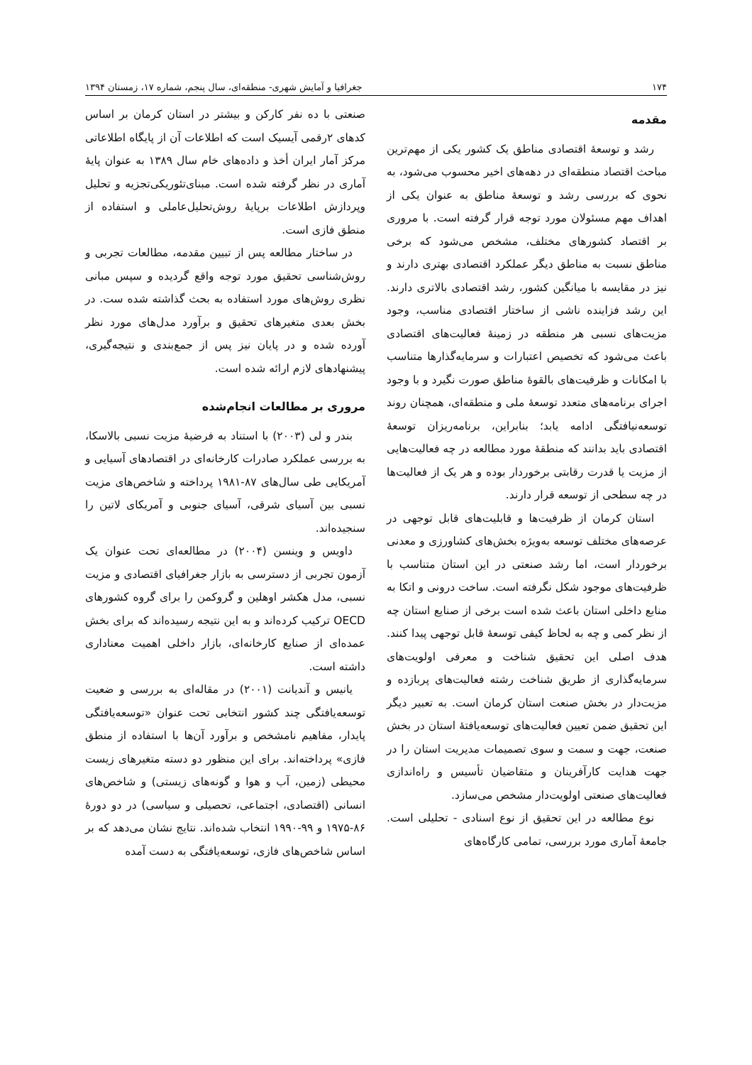۱۷۴ جغرافیا و آمایش شهری- منطقه‌ای، سال پنجم، شماره ۱۷، زمستان ۱۳۹۴
مقدمه
رشد و توسعۀ اقتصادی مناطق یک کشور یکی از مهم‌ترین مباحث اقتصاد منطقه‌ای در دهه‌های اخیر محسوب می‌شود، به نحوی که بررسی رشد و توسعۀ مناطق به عنوان یکی از اهداف مهم مسئولان مورد توجه قرار گرفته است. با مروری بر اقتصاد کشورهای مختلف، مشخص می‌شود که برخی مناطق نسبت به مناطق دیگر عملکرد اقتصادی بهتری دارند و نیز در مقایسه با میانگین کشور، رشد اقتصادی بالاتری دارند. این رشد فزاینده ناشی از ساختار اقتصادی مناسب، وجود مزیت‌های نسبی هر منطقه در زمینۀ فعالیت‌های اقتصادی باعث می‌شود که تخصیص اعتبارات و سرمایه‌گذارها متناسب با امکانات و ظرفیت‌های بالقوۀ مناطق صورت نگیرد و با وجود اجرای برنامه‌های متعدد توسعۀ ملی و منطقه‌ای، همچنان روند توسعه‌نیافتگی ادامه یابد؛ بنابراین، برنامه‌ریزان توسعۀ اقتصادی باید بدانند که منطقۀ مورد مطالعه در چه فعالیت‌هایی از مزیت یا قدرت رقابتی برخوردار بوده و هر یک از فعالیت‌ها در چه سطحی از توسعه قرار دارند.
استان کرمان از ظرفیت‌ها و قابلیت‌های قابل توجهی در عرصه‌های مختلف توسعه به‌ویژه بخش‌های کشاورزی و معدنی برخوردار است، اما رشد صنعتی در این استان متناسب با ظرفیت‌های موجود شکل نگرفته است. ساخت درونی و اتکا به منابع داخلی استان باعث شده است برخی از صنایع استان چه از نظر کمی و چه به لحاظ کیفی توسعۀ قابل توجهی پیدا کنند. هدف اصلی این تحقیق شناخت و معرفی اولویت‌های سرمایه‌گذاری از طریق شناخت رشته فعالیت‌های پربازده و مزیت‌دار در بخش صنعت استان کرمان است. به تعبیر دیگر این تحقیق ضمن تعیین فعالیت‌های توسعه‌یافتۀ استان در بخش صنعت، جهت و سمت و سوی تصمیمات مدیریت استان را در جهت هدایت کارآفرینان و متقاضیان تأسیس و راه‌اندازی فعالیت‌های صنعتی اولویت‌دار مشخص می‌سازد.
نوع مطالعه در این تحقیق از نوع اسنادی - تحلیلی است. جامعۀ آماری مورد بررسی، تمامی کارگاه‌های
صنعتی با ده نفر کارکن و بیشتر در استان کرمان بر اساس کدهای ۲رقمی آیسیک است که اطلاعات آن از پایگاه اطلاعاتی مرکز آمار ایران أخذ و داده‌های خام سال ۱۳۸۹ به عنوان پایۀ آماری در نظر گرفته شده است. مبنای‌تئوریکی‌تجزیه و تحلیل وپردازش اطلاعات برپایۀ روش‌تحلیل‌عاملی و استفاده از منطق فازی است.
در ساختار مطالعه پس از تبیین مقدمه، مطالعات تجربی و روش‌شناسی تحقیق مورد توجه واقع گردیده و سپس مبانی نظری روش‌های مورد استفاده به بحث گذاشته شده ست. در بخش بعدی متغیرهای تحقیق و برآورد مدل‌های مورد نظر آورده شده و در پایان نیز پس از جمع‌بندی و نتیجه‌گیری، پیشنهادهای لازم ارائه شده است.
مروری بر مطالعات انجام‌شده
بندر و لی (۲۰۰۳) با استناد به فرضیۀ مزیت نسبی بالاسکا، به بررسی عملکرد صادرات کارخانه‌ای در اقتصادهای آسیایی و آمریکایی طی سال‌های ۸۷-۱۹۸۱ پرداخته و شاخص‌های مزیت نسبی بین آسیای شرقی، آسیای جنوبی و آمریکای لاتین را سنجیده‌اند.
داویس و وینسن (۲۰۰۴) در مطالعه‌ای تحت عنوان یک آزمون تجربی از دسترسی به بازار جغرافیای اقتصادی و مزیت نسبی، مدل هکشر اوهلین و گروکمن را برای گروه کشورهای OECD ترکیب کرده‌اند و به این نتیجه رسیده‌اند که برای بخش عمده‌ای از صنایع کارخانه‌ای، بازار داخلی اهمیت معناداری داشته است.
یانیس و آندیانت (۲۰۰۱) در مقاله‌ای به بررسی و ضعیت توسعه‌یافتگی چند کشور انتخابی تحت عنوان «توسعه‌یافتگی پایدار، مفاهیم نامشخص و برآورد آن‌ها با استفاده از منطق فازی» پرداخته‌اند. برای این منظور دو دسته متغیرهای زیست محیطی (زمین، آب و هوا و گونه‌های زیستی) و شاخص‌های انسانی (اقتصادی، اجتماعی، تحصیلی و سیاسی) در دو دورۀ ۸۶-۱۹۷۵ و ۹۹-۱۹۹۰ انتخاب شده‌اند. نتایج نشان می‌دهد که بر اساس شاخص‌های فازی، توسعه‌یافتگی به دست آمده